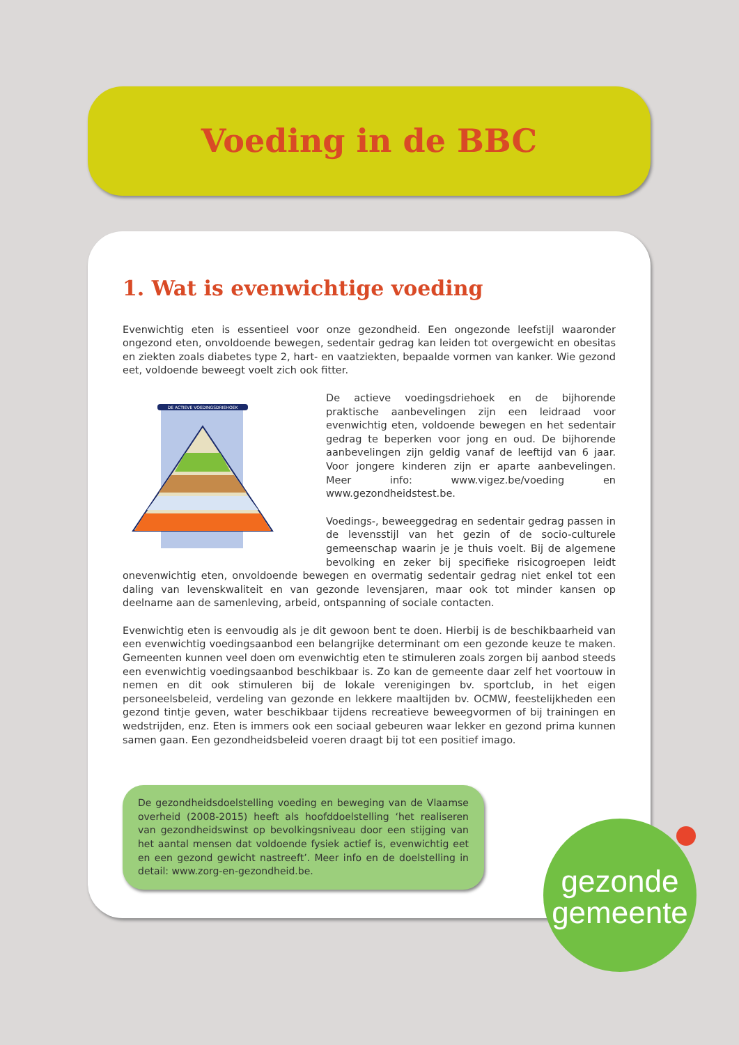Voeding in de BBC
1. Wat is evenwichtige voeding
Evenwichtig eten is essentieel voor onze gezondheid. Een ongezonde leefstijl waaronder ongezond eten, onvoldoende bewegen, sedentair gedrag kan leiden tot overgewicht en obesitas en ziekten zoals diabetes type 2, hart- en vaatziekten, bepaalde vormen van kanker. Wie gezond eet, voldoende beweegt voelt zich ook fitter.
DE ACTIEVE VOEDINGSDRIEHOEK
De actieve voedingsdriehoek en de bijhorende praktische aanbevelingen zijn een leidraad voor evenwichtig eten, voldoende bewegen en het sedentair gedrag te beperken voor jong en oud. De bijhorende aanbevelingen zijn geldig vanaf de leeftijd van 6 jaar. Voor jongere kinderen zijn er aparte aanbevelingen. Meer info: www.vigez.be/voeding en www.gezondheidstest.be.
Voedings-, beweeggedrag en sedentair gedrag passen in de levensstijl van het gezin of de socio-culturele gemeenschap waarin je je thuis voelt. Bij de algemene bevolking en zeker bij specifieke risicogroepen leidt onevenwichtig eten, onvoldoende bewegen en overmatig sedentair gedrag niet enkel tot een daling van levenskwaliteit en van gezonde levensjaren, maar ook tot minder kansen op deelname aan de samenleving, arbeid, ontspanning of sociale contacten.
Evenwichtig eten is eenvoudig als je dit gewoon bent te doen. Hierbij is de beschikbaarheid van een evenwichtig voedingsaanbod een belangrijke determinant om een gezonde keuze te maken. Gemeenten kunnen veel doen om evenwichtig eten te stimuleren zoals zorgen bij aanbod steeds een evenwichtig voedingsaanbod beschikbaar is. Zo kan de gemeente daar zelf het voortouw in nemen en dit ook stimuleren bij de lokale verenigingen bv. sportclub, in het eigen personeelsbeleid, verdeling van gezonde en lekkere maaltijden bv. OCMW, feestelijkheden een gezond tintje geven, water beschikbaar tijdens recreatieve beweegvormen of bij trainingen en wedstrijden, enz. Eten is immers ook een sociaal gebeuren waar lekker en gezond prima kunnen samen gaan. Een gezondheidsbeleid voeren draagt bij tot een positief imago.
De gezondheidsdoelstelling voeding en beweging van de Vlaamse overheid (2008-2015) heeft als hoofddoelstelling ‘het realiseren van gezondheidswinst op bevolkingsniveau door een stijging van het aantal mensen dat voldoende fysiek actief is, evenwichtig eet en een gezond gewicht nastreeft’. Meer info en de doelstelling in detail: www.zorg-en-gezondheid.be.
gezonde
gemeente